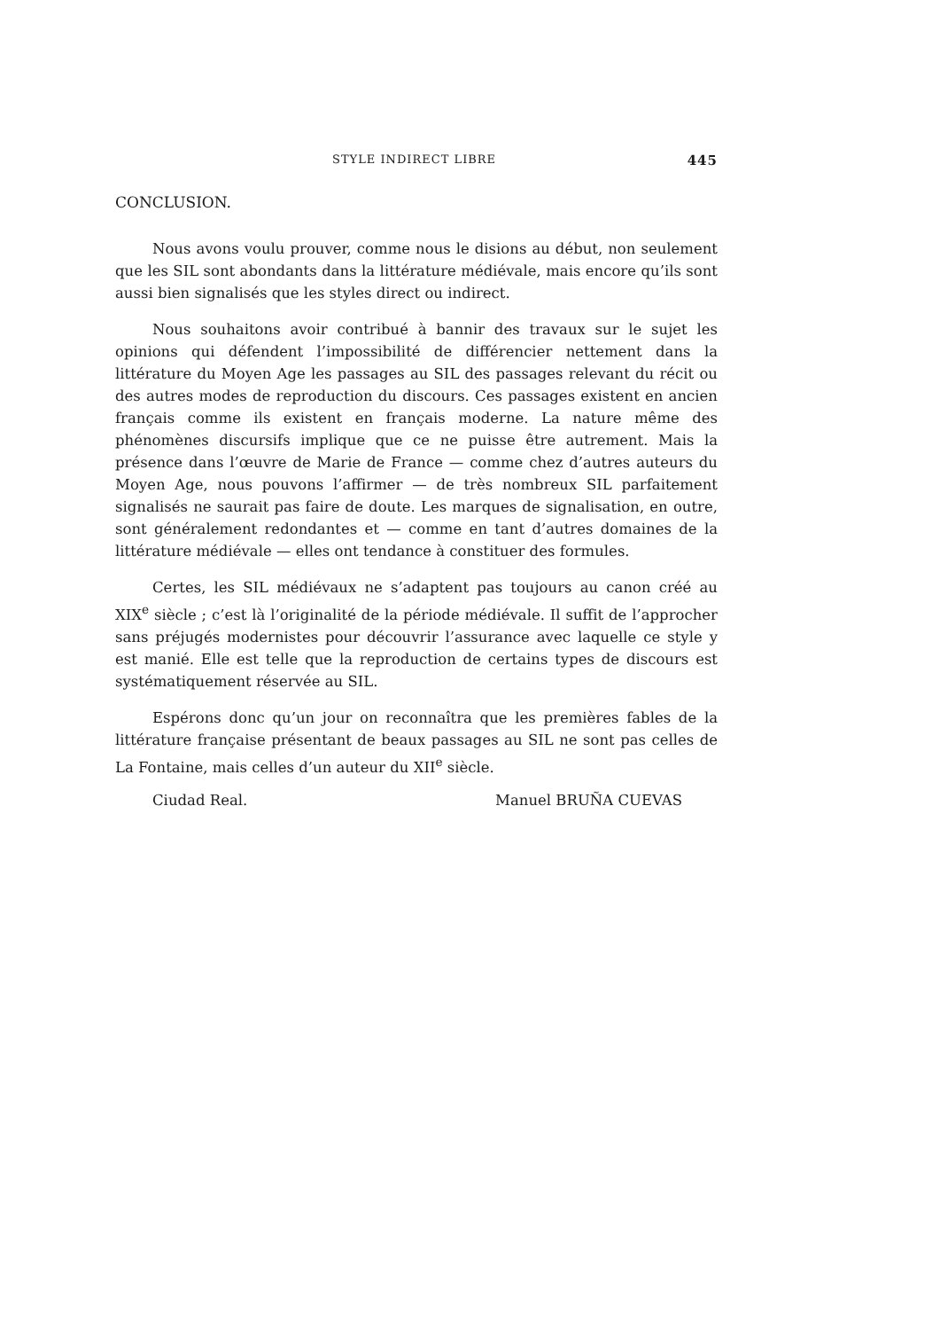STYLE INDIRECT LIBRE 445
CONCLUSION.
Nous avons voulu prouver, comme nous le disions au début, non seulement que les SIL sont abondants dans la littérature médiévale, mais encore qu’ils sont aussi bien signalisés que les styles direct ou indirect.
Nous souhaitons avoir contribué à bannir des travaux sur le sujet les opinions qui défendent l’impossibilité de différencier nettement dans la littérature du Moyen Age les passages au SIL des passages relevant du récit ou des autres modes de reproduction du discours. Ces passages existent en ancien français comme ils existent en français moderne. La nature même des phénomènes discursifs implique que ce ne puisse être autrement. Mais la présence dans l’œuvre de Marie de France — comme chez d’autres auteurs du Moyen Age, nous pouvons l’affirmer — de très nombreux SIL parfaitement signalisés ne saurait pas faire de doute. Les marques de signalisation, en outre, sont généralement redondantes et — comme en tant d’autres domaines de la littérature médiévale — elles ont tendance à constituer des formules.
Certes, les SIL médiévaux ne s’adaptent pas toujours au canon créé au XIX<sup>e</sup> siècle ; c’est là l’originalité de la période médiévale. Il suffit de l’approcher sans préjugés modernistes pour découvrir l’assurance avec laquelle ce style y est manié. Elle est telle que la reproduction de certains types de discours est systématiquement réservée au SIL.
Espérons donc qu’un jour on reconnaîtra que les premières fables de la littérature française présentant de beaux passages au SIL ne sont pas celles de La Fontaine, mais celles d’un auteur du XII<sup>e</sup> siècle.
Ciudad Real. Manuel BRUÑA CUEVAS